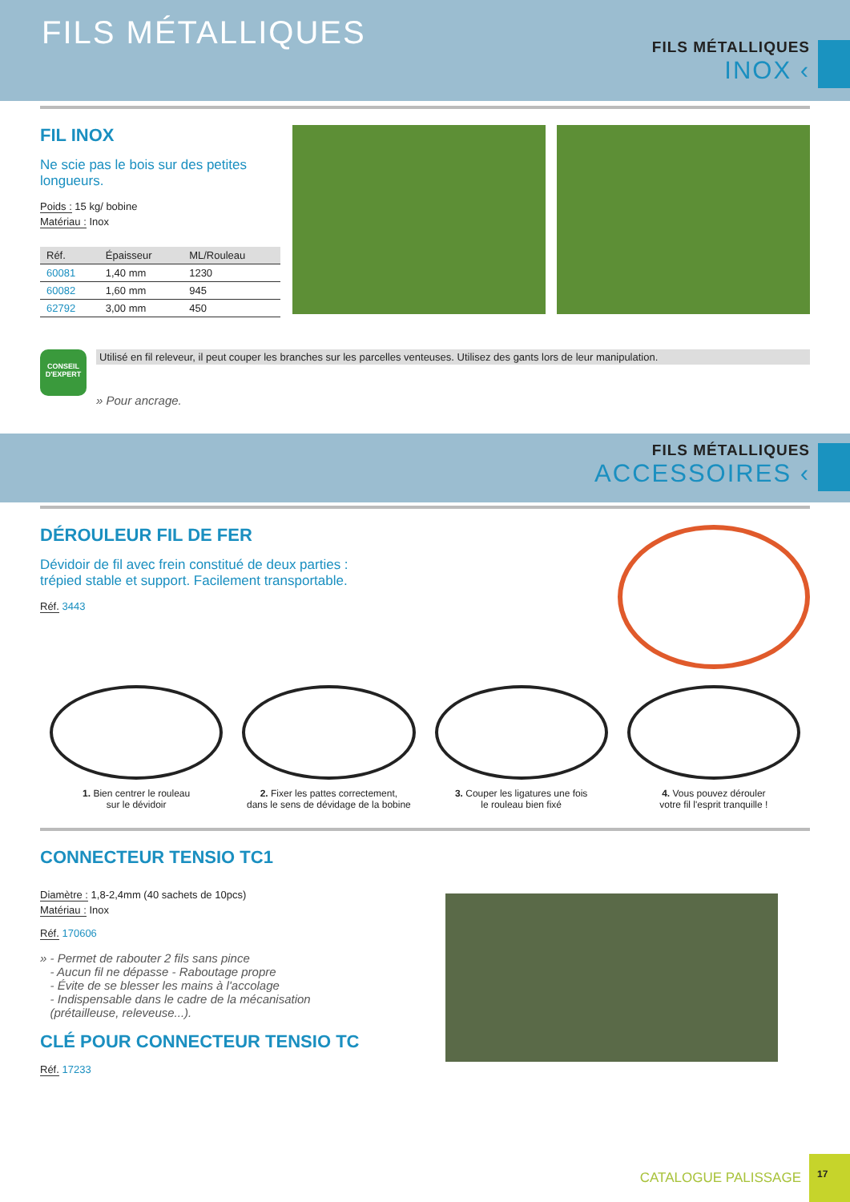FILS MÉTALLIQUES
FILS MÉTALLIQUES
INOX ‹
FIL INOX
Ne scie pas le bois sur des petites longueurs.
Poids : 15 kg/ bobine
Matériau : Inox
| Réf. | Épaisseur | ML/Rouleau |
| --- | --- | --- |
| 60081 | 1,40 mm | 1230 |
| 60082 | 1,60 mm | 945 |
| 62792 | 3,00 mm | 450 |
CONSEIL D'EXPERT
Utilisé en fil releveur, il peut couper les branches sur les parcelles venteuses. Utilisez des gants lors de leur manipulation.
» Pour ancrage.
FILS MÉTALLIQUES
ACCESSOIRES ‹
DÉROULEUR FIL DE FER
Dévidoir de fil avec frein constitué de deux parties :
trépied stable et support. Facilement transportable.
Réf. 3443
1. Bien centrer le rouleau
sur le dévidoir
2. Fixer les pattes correctement,
dans le sens de dévidage de la bobine
3. Couper les ligatures une fois
le rouleau bien fixé
4. Vous pouvez dérouler
votre fil l'esprit tranquille !
CONNECTEUR TENSIO TC1
Diamètre : 1,8-2,4mm (40 sachets de 10pcs)
Matériau : Inox
Réf. 170606
» - Permet de rabouter 2 fils sans pince
- Aucun fil ne dépasse - Raboutage propre
- Évite de se blesser les mains à l'accolage
- Indispensable dans le cadre de la mécanisation
(prétailleuse, releveuse...).
CLÉ POUR CONNECTEUR TENSIO TC
Réf. 17233
CATALOGUE PALISSAGE 17